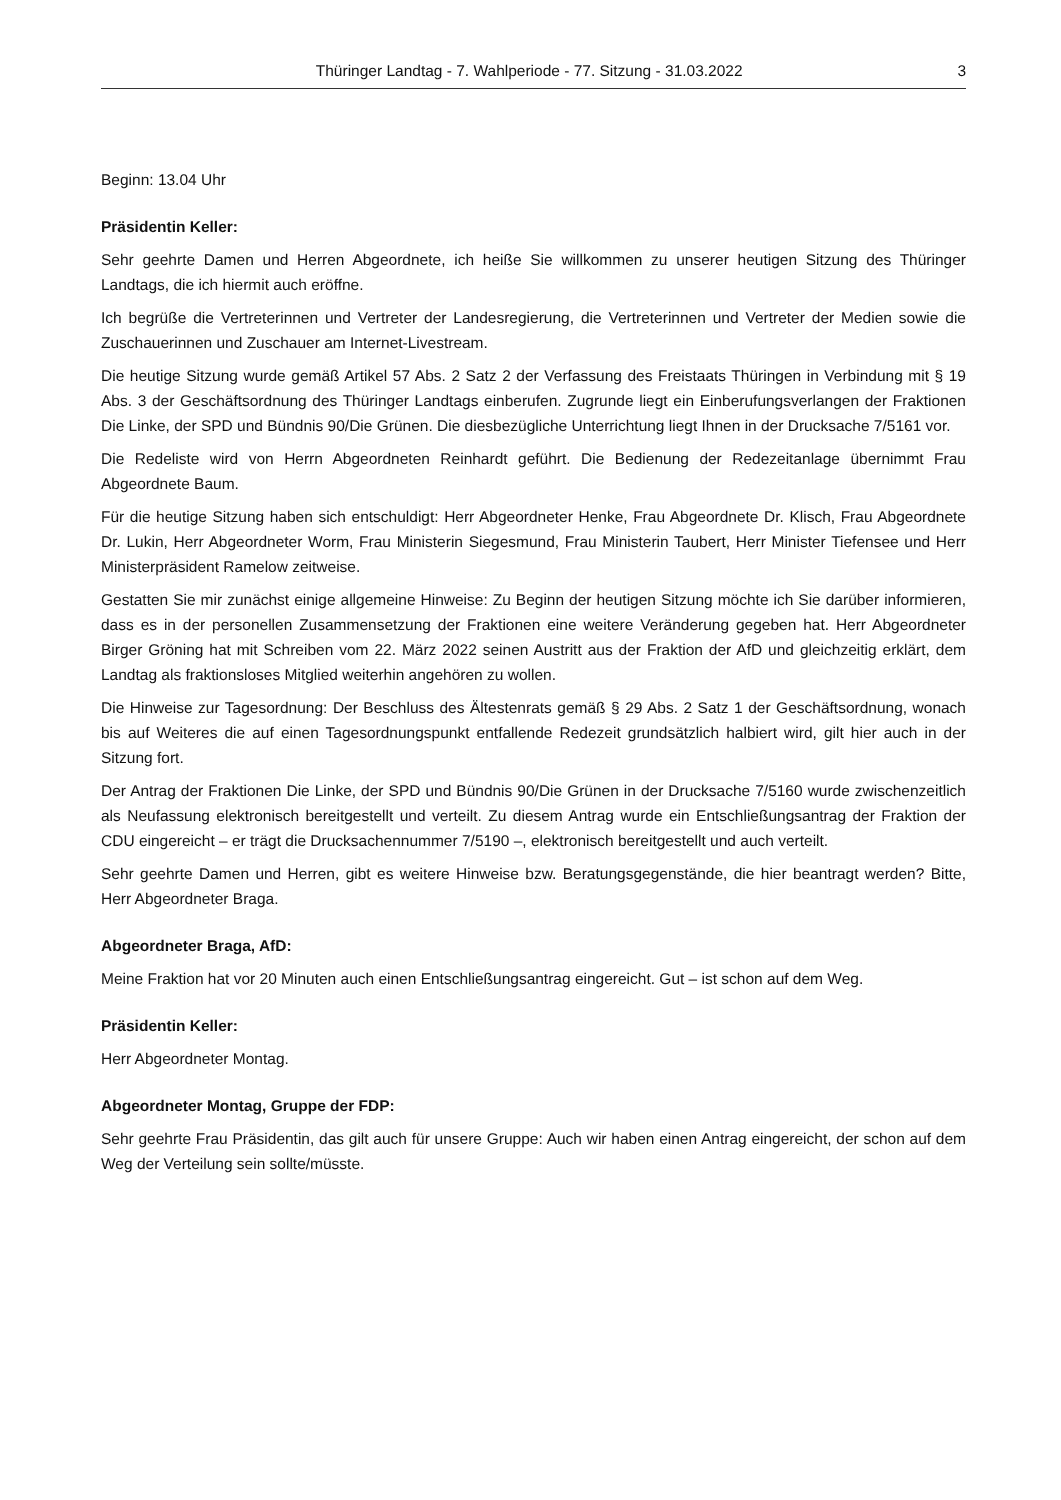Thüringer Landtag - 7. Wahlperiode - 77. Sitzung - 31.03.2022 3
Beginn: 13.04 Uhr
Präsidentin Keller:
Sehr geehrte Damen und Herren Abgeordnete, ich heiße Sie willkommen zu unserer heutigen Sitzung des Thüringer Landtags, die ich hiermit auch eröffne.
Ich begrüße die Vertreterinnen und Vertreter der Landesregierung, die Vertreterinnen und Vertreter der Medien sowie die Zuschauerinnen und Zuschauer am Internet-Livestream.
Die heutige Sitzung wurde gemäß Artikel 57 Abs. 2 Satz 2 der Verfassung des Freistaats Thüringen in Verbindung mit § 19 Abs. 3 der Geschäftsordnung des Thüringer Landtags einberufen. Zugrunde liegt ein Einberufungsverlangen der Fraktionen Die Linke, der SPD und Bündnis 90/Die Grünen. Die diesbezügliche Unterrichtung liegt Ihnen in der Drucksache 7/5161 vor.
Die Redeliste wird von Herrn Abgeordneten Reinhardt geführt. Die Bedienung der Redezeitanlage übernimmt Frau Abgeordnete Baum.
Für die heutige Sitzung haben sich entschuldigt: Herr Abgeordneter Henke, Frau Abgeordnete Dr. Klisch, Frau Abgeordnete Dr. Lukin, Herr Abgeordneter Worm, Frau Ministerin Siegesmund, Frau Ministerin Taubert, Herr Minister Tiefensee und Herr Ministerpräsident Ramelow zeitweise.
Gestatten Sie mir zunächst einige allgemeine Hinweise: Zu Beginn der heutigen Sitzung möchte ich Sie darüber informieren, dass es in der personellen Zusammensetzung der Fraktionen eine weitere Veränderung gegeben hat. Herr Abgeordneter Birger Gröning hat mit Schreiben vom 22. März 2022 seinen Austritt aus der Fraktion der AfD und gleichzeitig erklärt, dem Landtag als fraktionsloses Mitglied weiterhin angehören zu wollen.
Die Hinweise zur Tagesordnung: Der Beschluss des Ältestenrats gemäß § 29 Abs. 2 Satz 1 der Geschäftsordnung, wonach bis auf Weiteres die auf einen Tagesordnungspunkt entfallende Redezeit grundsätzlich halbiert wird, gilt hier auch in der Sitzung fort.
Der Antrag der Fraktionen Die Linke, der SPD und Bündnis 90/Die Grünen in der Drucksache 7/5160 wurde zwischenzeitlich als Neufassung elektronisch bereitgestellt und verteilt. Zu diesem Antrag wurde ein Entschließungsantrag der Fraktion der CDU eingereicht – er trägt die Drucksachennummer 7/5190 –, elektronisch bereitgestellt und auch verteilt.
Sehr geehrte Damen und Herren, gibt es weitere Hinweise bzw. Beratungsgegenstände, die hier beantragt werden? Bitte, Herr Abgeordneter Braga.
Abgeordneter Braga, AfD:
Meine Fraktion hat vor 20 Minuten auch einen Entschließungsantrag eingereicht. Gut – ist schon auf dem Weg.
Präsidentin Keller:
Herr Abgeordneter Montag.
Abgeordneter Montag, Gruppe der FDP:
Sehr geehrte Frau Präsidentin, das gilt auch für unsere Gruppe: Auch wir haben einen Antrag eingereicht, der schon auf dem Weg der Verteilung sein sollte/müsste.